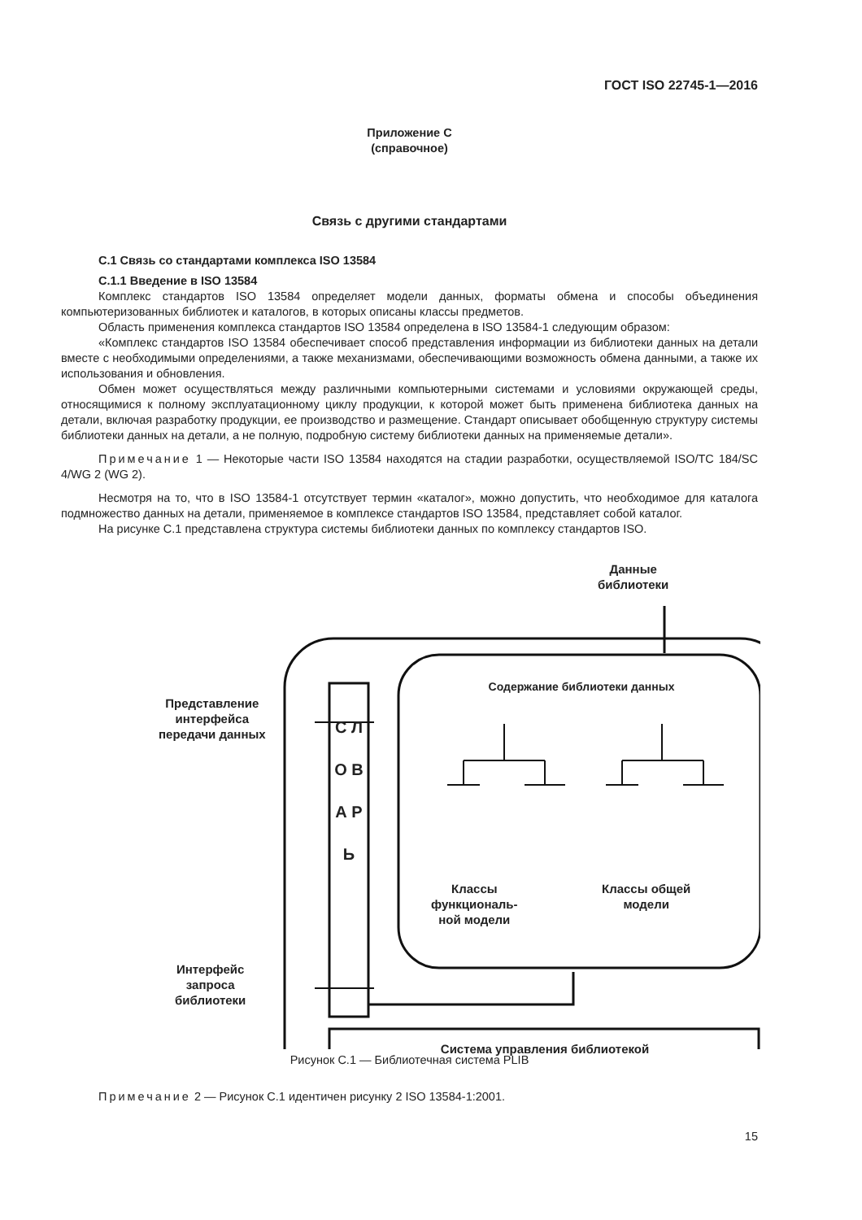ГОСТ ISO 22745-1—2016
Приложение С
(справочное)
Связь с другими стандартами
С.1 Связь со стандартами комплекса ISO 13584
С.1.1 Введение в ISO 13584
Комплекс стандартов ISO 13584 определяет модели данных, форматы обмена и способы объединения компьютеризованных библиотек и каталогов, в которых описаны классы предметов.
Область применения комплекса стандартов ISO 13584 определена в ISO 13584-1 следующим образом:
«Комплекс стандартов ISO 13584 обеспечивает способ представления информации из библиотеки данных на детали вместе с необходимыми определениями, а также механизмами, обеспечивающими возможность обмена данными, а также их использования и обновления.
Обмен может осуществляться между различными компьютерными системами и условиями окружающей среды, относящимися к полному эксплуатационному циклу продукции, к которой может быть применена библиотека данных на детали, включая разработку продукции, ее производство и размещение. Стандарт описывает обобщенную структуру системы библиотеки данных на детали, а не полную, подробную систему библиотеки данных на применяемые детали».
Примечание 1 — Некоторые части ISO 13584 находятся на стадии разработки, осуществляемой ISO/TC 184/SC 4/WG 2 (WG 2).
Несмотря на то, что в ISO 13584-1 отсутствует термин «каталог», можно допустить, что необходимое для каталога подмножество данных на детали, применяемое в комплексе стандартов ISO 13584, представляет собой каталог.
На рисунке С.1 представлена структура системы библиотеки данных по комплексу стандартов ISO.
Данные
библиотеки
Представление
интерфейса
передачи данных
Интерфейс
запроса
библиотеки
С Л О В А Р Ь
Содержание библиотеки данных
Классы
функциональ-
ной модели
Классы общей
модели
Система управления библиотекой
Рисунок С.1 — Библиотечная система PLIB
Примечание 2 — Рисунок С.1 идентичен рисунку 2 ISO 13584-1:2001.
15